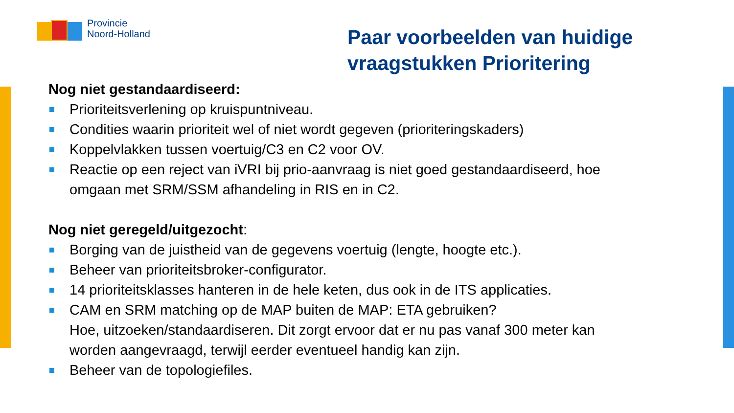Provincie
Noord-Holland
Paar voorbeelden van huidige
vraagstukken Prioritering
Nog niet gestandaardiseerd:
Prioriteitsverlening op kruispuntniveau.
Condities waarin prioriteit wel of niet wordt gegeven (prioriteringskaders)
Koppelvlakken tussen voertuig/C3 en C2 voor OV.
Reactie op een reject van iVRI bij prio-aanvraag is niet goed gestandaardiseerd, hoe omgaan met SRM/SSM afhandeling in RIS en in C2.
Nog niet geregeld/uitgezocht:
Borging van de juistheid van de gegevens voertuig (lengte, hoogte etc.).
Beheer van prioriteitsbroker-configurator.
14 prioriteitsklasses hanteren in de hele keten, dus ook in de ITS applicaties.
CAM en SRM matching op de MAP buiten de MAP: ETA gebruiken?
Hoe, uitzoeken/standaardiseren. Dit zorgt ervoor dat er nu pas vanaf 300 meter kan worden aangevraagd, terwijl eerder eventueel handig kan zijn.
Beheer van de topologiefiles.